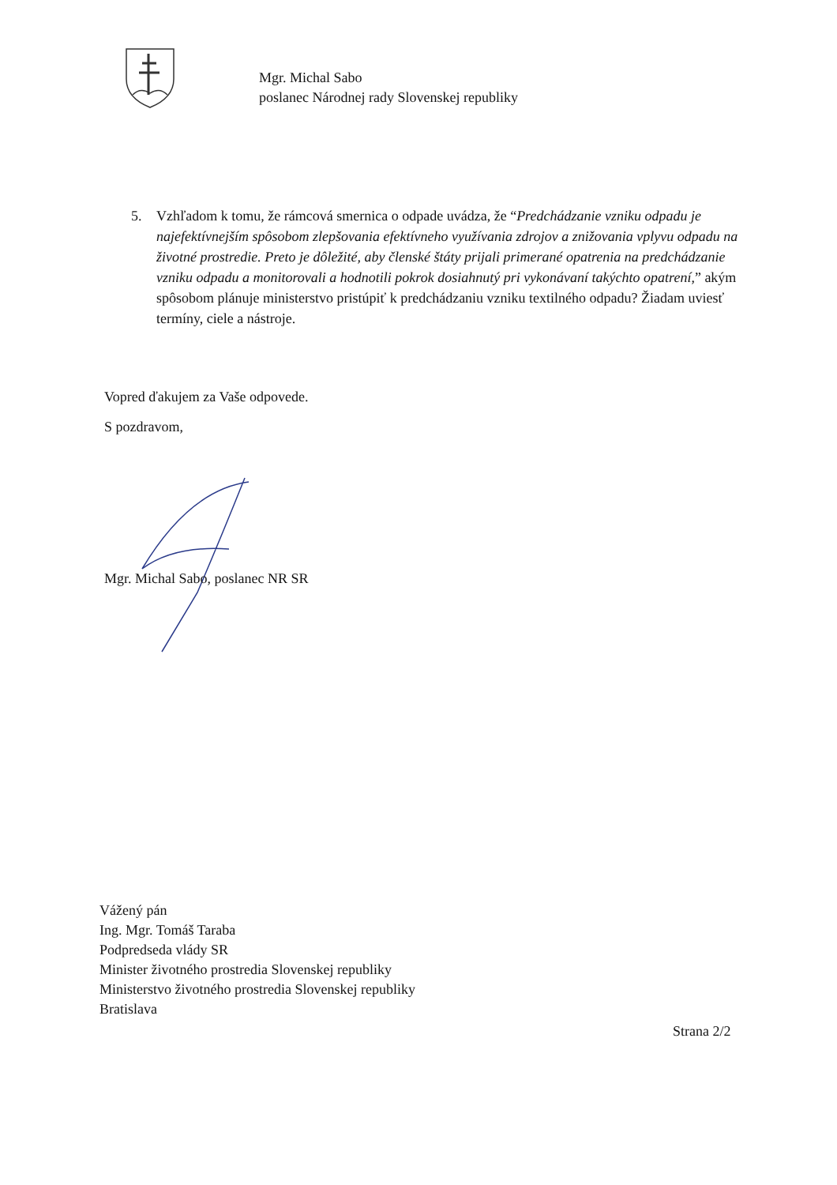Mgr. Michal Sabo
poslanec Národnej rady Slovenskej republiky
5. Vzhľadom k tomu, že rámcová smernica o odpade uvádza, že “Predchádzanie vzniku odpadu je najefektívnejším spôsobom zlepšovania efektívneho využívania zdrojov a znižovania vplyvu odpadu na životné prostredie. Preto je dôležité, aby členské štáty prijali primerané opatrenia na predchádzanie vzniku odpadu a monitorovali a hodnotili pokrok dosiahnutý pri vykonávaní takýchto opatrení,” akým spôsobom plánuje ministerstvo pristúpiť k predchádzaniu vzniku textilného odpadu? Žiadam uviesť termíny, ciele a nástroje.
Vopred ďakujem za Vaše odpovede.
S pozdravom,
Mgr. Michal Sabo, poslanec NR SR
Vážený pán
Ing. Mgr. Tomáš Taraba
Podpredseda vlády SR
Minister životného prostredia Slovenskej republiky
Ministerstvo životného prostredia Slovenskej republiky
Bratislava
Strana 2/2